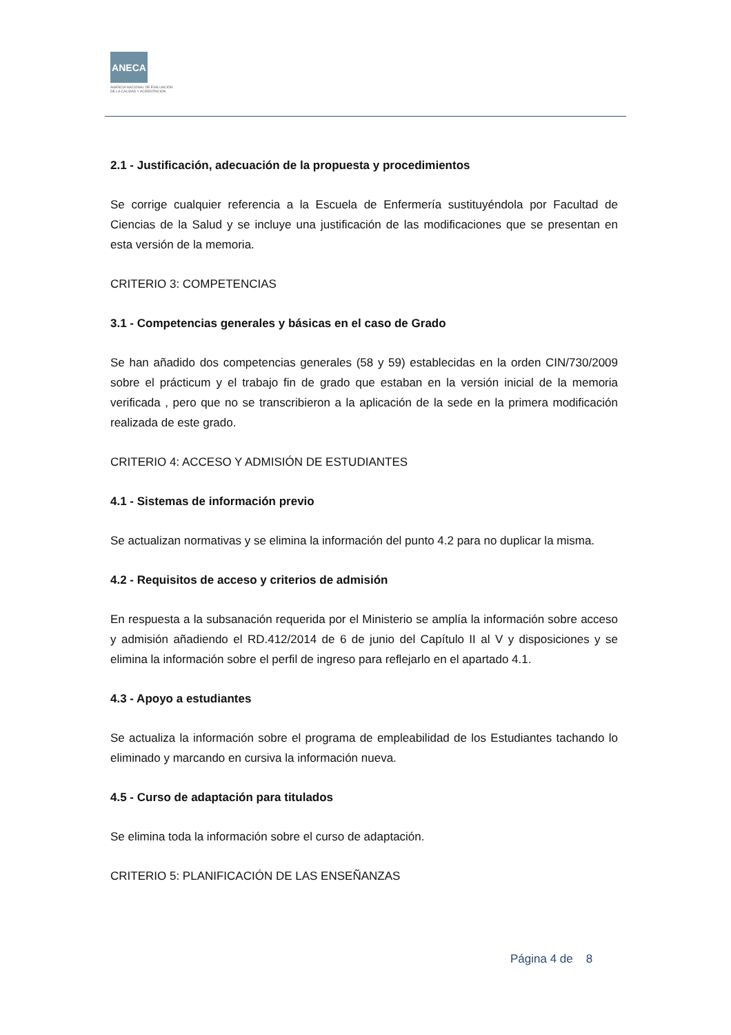ANECA
AGENCIA NACIONAL DE EVALUACIÓN
DE LA CALIDAD Y ACREDITACIÓN
2.1 - Justificación, adecuación de la propuesta y procedimientos
Se corrige cualquier referencia a la Escuela de Enfermería sustituyéndola por Facultad de Ciencias de la Salud y se incluye una justificación de las modificaciones que se presentan en esta versión de la memoria.
CRITERIO 3: COMPETENCIAS
3.1 - Competencias generales y básicas en el caso de Grado
Se han añadido dos competencias generales (58 y 59) establecidas en la orden CIN/730/2009 sobre el prácticum y el trabajo fin de grado que estaban en la versión inicial de la memoria verificada , pero que no se transcribieron a la aplicación de la sede en la primera modificación realizada de este grado.
CRITERIO 4: ACCESO Y ADMISIÓN DE ESTUDIANTES
4.1 - Sistemas de información previo
Se actualizan normativas y se elimina la información del punto 4.2 para no duplicar la misma.
4.2 - Requisitos de acceso y criterios de admisión
En respuesta a la subsanación requerida por el Ministerio se amplía la información sobre acceso y admisión añadiendo el RD.412/2014 de 6 de junio del Capítulo II al V y disposiciones y se elimina la información sobre el perfil de ingreso para reflejarlo en el apartado 4.1.
4.3 - Apoyo a estudiantes
Se actualiza la información sobre el programa de empleabilidad de los Estudiantes tachando lo eliminado y marcando en cursiva la información nueva.
4.5 - Curso de adaptación para titulados
Se elimina toda la información sobre el curso de adaptación.
CRITERIO 5: PLANIFICACIÓN DE LAS ENSEÑANZAS
Página 4 de 8